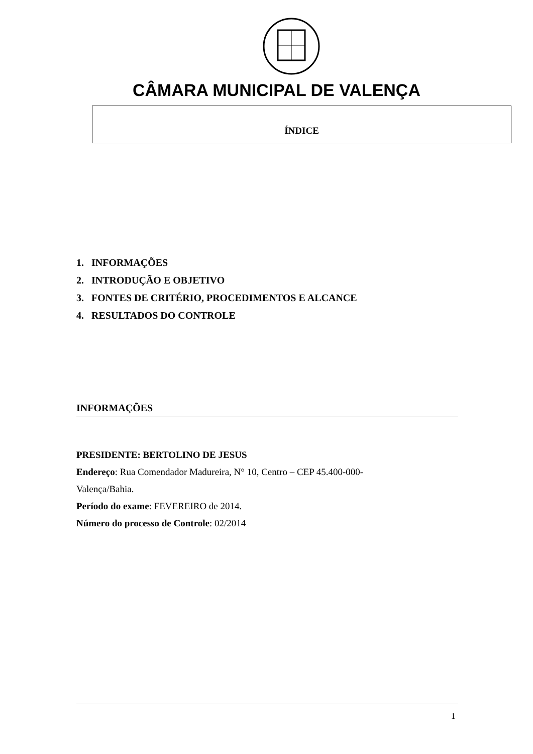CÂMARA MUNICIPAL DE VALENÇA
ÍNDICE
1. INFORMAÇÕES
2. INTRODUÇÃO E OBJETIVO
3. FONTES DE CRITÉRIO, PROCEDIMENTOS E ALCANCE
4. RESULTADOS DO CONTROLE
INFORMAÇÕES
PRESIDENTE: BERTOLINO DE JESUS
Endereço: Rua Comendador Madureira, N° 10, Centro – CEP 45.400-000-
Valença/Bahia.
Período do exame: FEVEREIRO de 2014.
Número do processo de Controle: 02/2014
1